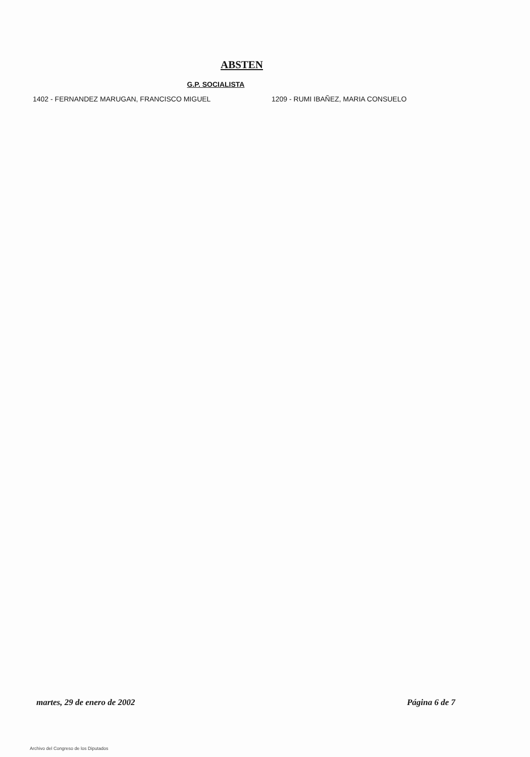ABSTEN
G.P. SOCIALISTA
1402 - FERNANDEZ MARUGAN, FRANCISCO MIGUEL 1209 - RUMI IBAÑEZ, MARIA CONSUELO
martes, 29 de enero de 2002 Página 6 de 7
Archivo del Congreso de los Diputados